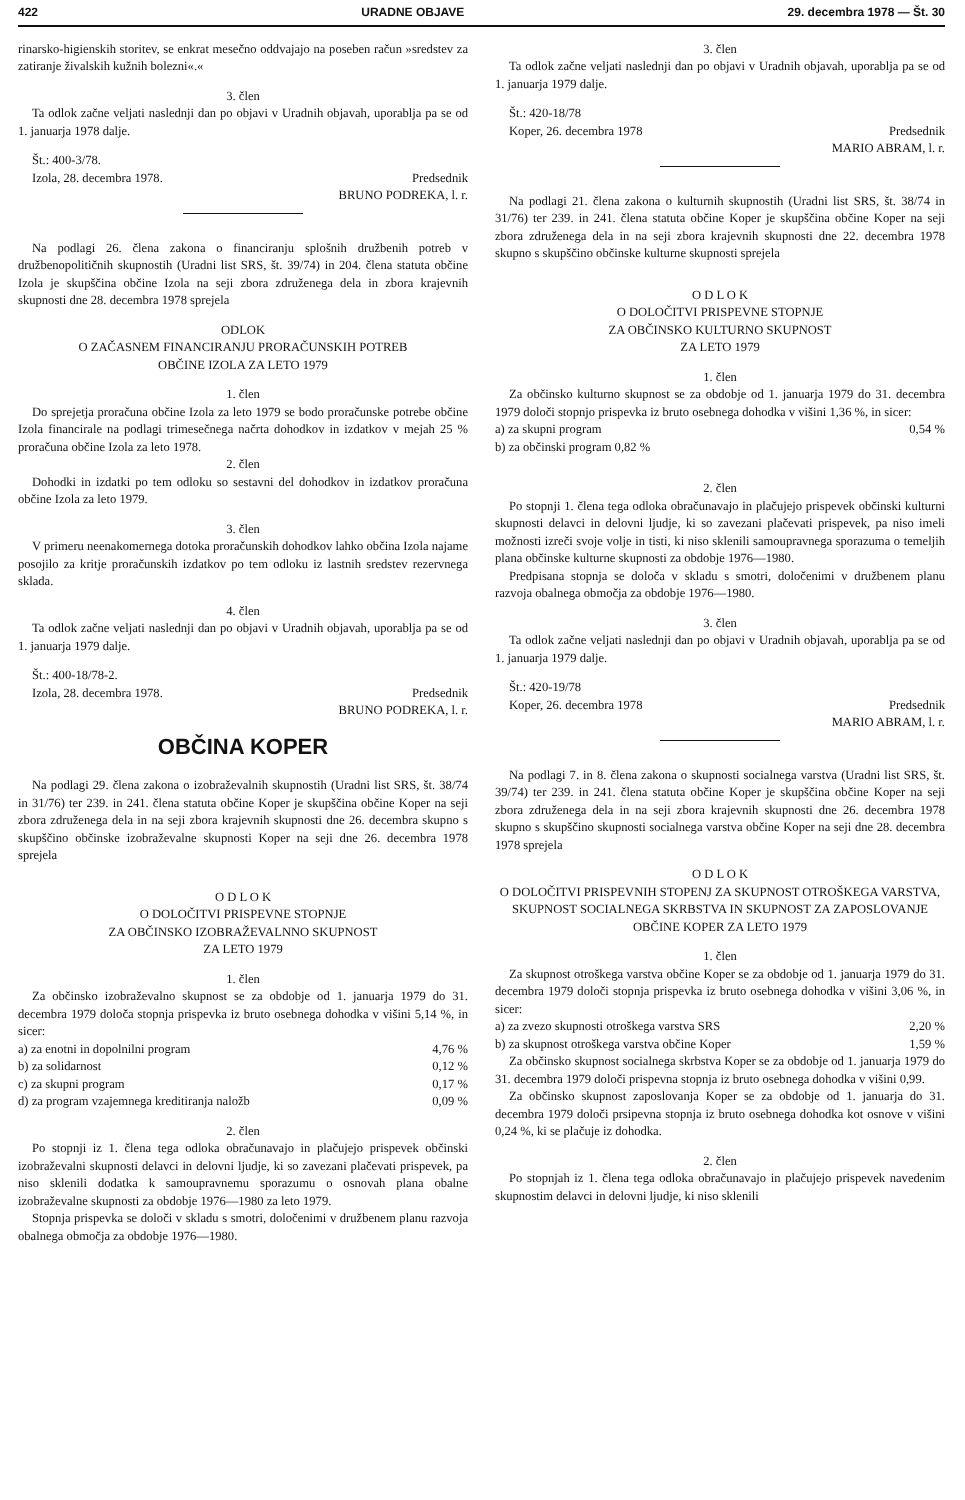422 URADNE OBJAVE 29. decembra 1978 — Št. 30
rinarsko-higienskih storitev, se enkrat mesečno oddvajajo na poseben račun »sredstev za zatiranje živalskih kužnih bolezni«.«
3. člen
Ta odlok začne veljati naslednji dan po objavi v Uradnih objavah, uporablja pa se od 1. januarja 1978 dalje.
Št.: 400-3/78.
Izola, 28. decembra 1978. Predsednik
BRUNO PODREKA, l. r.
Na podlagi 26. člena zakona o financiranju splošnih družbenih potreb v družbenopolitičnih skupnostih (Uradni list SRS, št. 39/74) in 204. člena statuta občine Izola je skupščina občine Izola na seji zbora združenega dela in zbora krajevnih skupnosti dne 28. decembra 1978 sprejela
ODLOK
O ZAČASNEM FINANCIRANJU PRORAČUNSKIH POTREB
OBČINE IZOLA ZA LETO 1979
1. člen
Do sprejetja proračuna občine Izola za leto 1979 se bodo proračunske potrebe občine Izola financirale na podlagi trimesečnega načrta dohodkov in izdatkov v mejah 25 % proračuna občine Izola za leto 1978.
2. člen
Dohodki in izdatki po tem odloku so sestavni del dohodkov in izdatkov proračuna občine Izola za leto 1979.
3. člen
V primeru neenakomernega dotoka proračunskih dohodkov lahko občina Izola najame posojilo za kritje proračunskih izdatkov po tem odloku iz lastnih sredstev rezervnega sklada.
4. člen
Ta odlok začne veljati naslednji dan po objavi v Uradnih objavah, uporablja pa se od 1. januarja 1979 dalje.
Št.: 400-18/78-2.
Izola, 28. decembra 1978. Predsednik
BRUNO PODREKA, l. r.
OBČINA KOPER
Na podlagi 29. člena zakona o izobraževalnih skupnostih (Uradni list SRS, št. 38/74 in 31/76) ter 239. in 241. člena statuta občine Koper je skupščina občine Koper na seji zbora združenega dela in na seji zbora krajevnih skupnosti dne 26. decembra skupno s skupščino občinske izobraževalne skupnosti Koper na seji dne 26. decembra 1978 sprejela
O D L O K
O DOLOČITVI PRISPEVNE STOPNJE
ZA OBČINSKO IZOBRAŽEVALNNO SKUPNOST
ZA LETO 1979
1. člen
Za občinsko izobraževalno skupnost se za obdobje od 1. januarja 1979 do 31. decembra 1979 določa stopnja prispevka iz bruto osebnega dohodka v višini 5,14 %, in sicer:
a) za enotni in dopolnilni program 4,76 %
b) za solidarnost 0,12 %
c) za skupni program 0,17 %
d) za program vzajemnega kreditiranja naložb 0,09 %
2. člen
Po stopnji iz 1. člena tega odloka obračunavajo in plačujejo prispevek občinski izobraževalni skupnosti delavci in delovni ljudje, ki so zavezani plačevati prispevek, pa niso sklenili dodatka k samoupravnemu sporazumu o osnovah plana obalne izobraževalne skupnosti za obdobje 1976—1980 za leto 1979.
Stopnja prispevka se določi v skladu s smotri, določenimi v družbenem planu razvoja obalnega območja za obdobje 1976—1980.
3. člen
Ta odlok začne veljati naslednji dan po objavi v Uradnih objavah, uporablja pa se od 1. januarja 1979 dalje.
Št.: 420-18/78
Koper, 26. decembra 1978 Predsednik
MARIO ABRAM, l. r.
Na podlagi 21. člena zakona o kulturnih skupnostih (Uradni list SRS, št. 38/74 in 31/76) ter 239. in 241. člena statuta občine Koper je skupščina občine Koper na seji zbora združenega dela in na seji zbora krajevnih skupnosti dne 22. decembra 1978 skupno s skupščino občinske kulturne skupnosti sprejela
O D L O K
O DOLOČITVI PRISPEVNE STOPNJE
ZA OBČINSKO KULTURNO SKUPNOST
ZA LETO 1979
1. člen
Za občinsko kulturno skupnost se za obdobje od 1. januarja 1979 do 31. decembra 1979 določi stopnjo prispevka iz bruto osebnega dohodka v višini 1,36 %, in sicer:
a) za skupni program 0,54 %
b) za občinski program 0,82 %
2. člen
Po stopnji 1. člena tega odloka obračunavajo in plačujejo prispevek občinski kulturni skupnosti delavci in delovni ljudje, ki so zavezani plačevati prispevek, pa niso imeli možnosti izreči svoje volje in tisti, ki niso sklenili samoupravnega sporazuma o temeljih plana občinske kulturne skupnosti za obdobje 1976—1980.
Predpisana stopnja se določa v skladu s smotri, določenimi v družbenem planu razvoja obalnega območja za obdobje 1976—1980.
3. člen
Ta odlok začne veljati naslednji dan po objavi v Uradnih objavah, uporablja pa se od 1. januarja 1979 dalje.
Št.: 420-19/78
Koper, 26. decembra 1978 Predsednik
MARIO ABRAM, l. r.
Na podlagi 7. in 8. člena zakona o skupnosti socialnega varstva (Uradni list SRS, št. 39/74) ter 239. in 241. člena statuta občine Koper je skupščina občine Koper na seji zbora združenega dela in na seji zbora krajevnih skupnosti dne 26. decembra 1978 skupno s skupščino skupnosti socialnega varstva občine Koper na seji dne 28. decembra 1978 sprejela
O D L O K
O DOLOČITVI PRISPEVNIH STOPENJ ZA SKUPNOST OTROŠKEGA VARSTVA, SKUPNOST SOCIALNEGA SKRBSTVA IN SKUPNOST ZA ZAPOSLOVANJE OBČINE KOPER ZA LETO 1979
1. člen
Za skupnost otroškega varstva občine Koper se za obdobje od 1. januarja 1979 do 31. decembra 1979 določi stopnja prispevka iz bruto osebnega dohodka v višini 3,06 %, in sicer:
a) za zvezo skupnosti otroškega varstva SRS 2,20 %
b) za skupnost otroškega varstva občine Koper 1,59 %
Za občinsko skupnost socialnega skrbstva Koper se za obdobje od 1. januarja 1979 do 31. decembra 1979 določi prispevna stopnja iz bruto osebnega dohodka v višini 0,99.
Za občinsko skupnost zaposlovanja Koper se za obdobje od 1. januarja do 31. decembra 1979 določi prsipevna stopnja iz bruto osebnega dohodka kot osnove v višini 0,24 %, ki se plačuje iz dohodka.
2. člen
Po stopnjah iz 1. člena tega odloka obračunavajo in plačujejo prispevek navedenim skupnostim delavci in delovni ljudje, ki niso sklenili